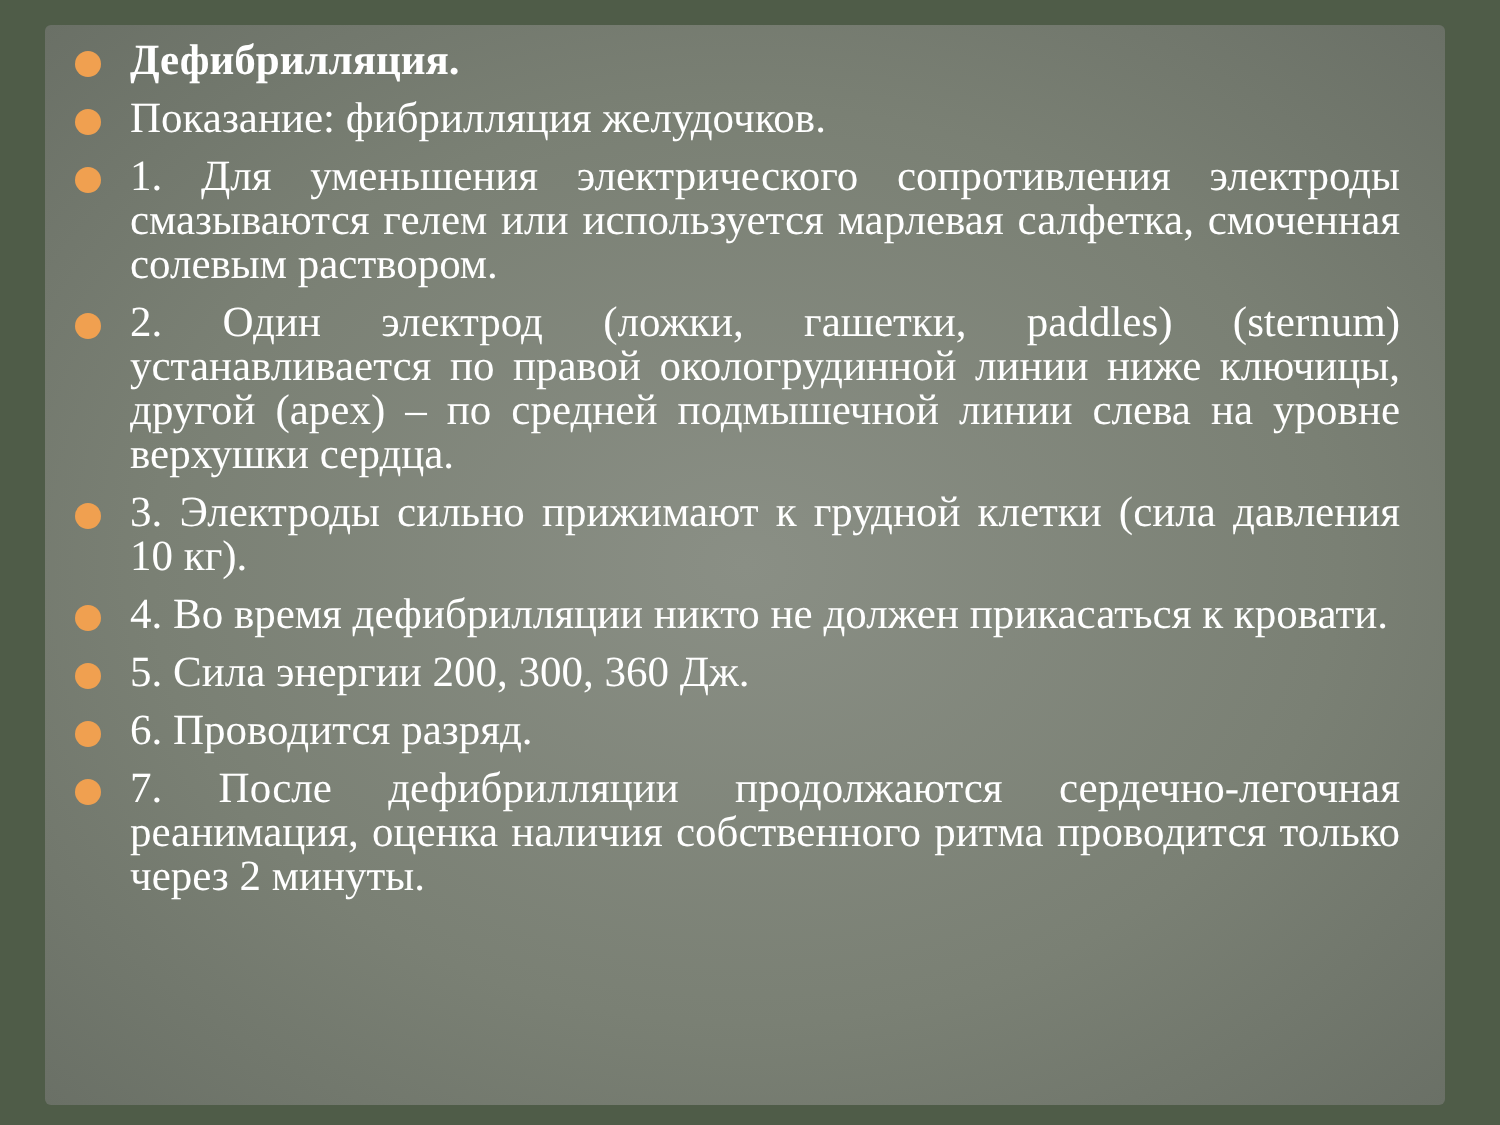Дефибрилляция.
Показание: фибрилляция желудочков.
1. Для уменьшения электрического сопротивления электроды смазываются гелем или используется марлевая салфетка, смоченная солевым раствором.
2. Один электрод (ложки, гашетки, paddles) (sternum) устанавливается по правой окологрудинной линии ниже ключицы, другой (apex) – по средней подмышечной линии слева на уровне верхушки сердца.
3. Электроды сильно прижимают к грудной клетки (сила давления 10 кг).
4. Во время дефибрилляции никто не должен прикасаться к кровати.
5. Сила энергии 200, 300, 360 Дж.
6. Проводится разряд.
7. После дефибрилляции продолжаются сердечно-легочная реанимация, оценка наличия собственного ритма проводится только через 2 минуты.